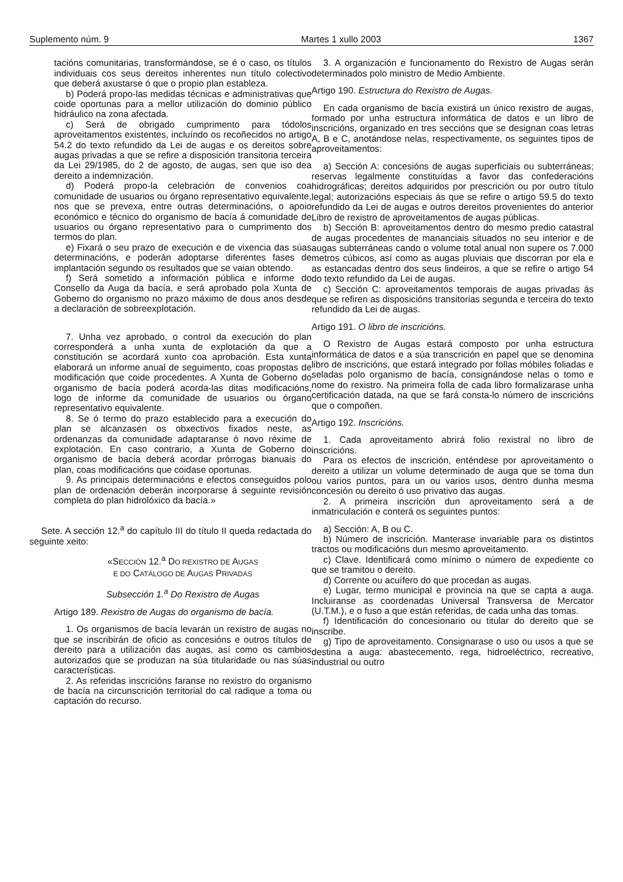Suplemento núm. 9 Martes 1 xullo 2003 1367
tacións comunitarias, transformándose, se é o caso, os títulos individuais cos seus dereitos inherentes nun título colectivo que deberá axustarse ó que o propio plan estableza.
b) Poderá propo-las medidas técnicas e administrativas que coide oportunas para a mellor utilización do dominio público hidráulico na zona afectada.
c) Será de obrigado cumprimento para tódolos aproveitamentos existentes, incluíndo os recoñecidos no artigo 54.2 do texto refundido da Lei de augas e os dereitos sobre augas privadas a que se refire a disposición transitoria terceira da Lei 29/1985, do 2 de agosto, de augas, sen que iso dea dereito a indemnización.
d) Poderá propo-la celebración de convenios coa comunidade de usuarios ou órgano representativo equivalente, nos que se prevexa, entre outras determinacións, o apoio económico e técnico do organismo de bacía á comunidade de usuarios ou órgano representativo para o cumprimento dos termos do plan.
e) Fixará o seu prazo de execución e de vixencia das súas determinacións, e poderán adoptarse diferentes fases de implantación segundo os resultados que se vaian obtendo.
f) Será sometido a información pública e informe do Consello da Auga da bacía, e será aprobado pola Xunta de Goberno do organismo no prazo máximo de dous anos desde a declaración de sobreexplotación.
7. Unha vez aprobado, o control da execución do plan corresponderá a unha xunta de explotación da que a constitución se acordará xunto coa aprobación. Esta xunta elaborará un informe anual de seguimento, coas propostas de modificación que coide procedentes. A Xunta de Goberno do organismo de bacía poderá acorda-las ditas modificacións, logo de informe da comunidade de usuarios ou órgano representativo equivalente.
8. Se ó termo do prazo establecido para a execución do plan se alcanzasen os obxectivos fixados neste, as ordenanzas da comunidade adaptaranse ó novo réxime de explotación. En caso contrario, a Xunta de Goberno do organismo de bacía deberá acordar prórrogas bianuais do plan, coas modificacións que coidase oportunas.
9. As principais determinacións e efectos conseguidos polo plan de ordenación deberán incorporarse á seguinte revisión completa do plan hidrolóxico da bacía.»
Sete. A sección 12.<sup>a</sup> do capítulo III do título II queda redactada do seguinte xeito:
«SECCIÓN 12.<sup>a</sup> DO REXISTRO DE AUGAS
E DO CATÁLOGO DE AUGAS PRIVADAS
Subsección 1.<sup>a</sup> Do Rexistro de Augas
Artigo 189. Rexistro de Augas do organismo de bacía.
1. Os organismos de bacía levarán un rexistro de augas no que se inscribirán de oficio as concesións e outros títulos de dereito para a utilización das augas, así como os cambios autorizados que se produzan na súa titularidade ou nas súas características.
2. As referidas inscricións faranse no rexistro do organismo de bacía na circunscrición territorial do cal radique a toma ou captación do recurso.
3. A organización e funcionamento do Rexistro de Augas serán determinados polo ministro de Medio Ambiente.
Artigo 190. Estructura do Rexistro de Augas.
En cada organismo de bacía existirá un único rexistro de augas, formado por unha estructura informática de datos e un libro de inscricións, organizado en tres seccións que se designan coas letras A, B e C, anotándose nelas, respectivamente, os seguintes tipos de aproveitamentos:
a) Sección A: concesións de augas superficiais ou subterráneas; reservas legalmente constituídas a favor das confederacións hidrográficas; dereitos adquiridos por prescrición ou por outro título legal; autorizacións especiais ás que se refire o artigo 59.5 do texto refundido da Lei de augas e outros dereitos provenientes do anterior Libro de rexistro de aproveitamentos de augas públicas.
b) Sección B: aproveitamentos dentro do mesmo predio catastral de augas procedentes de mananciais situados no seu interior e de augas subterráneas cando o volume total anual non supere os 7.000 metros cúbicos, así como as augas pluviais que discorran por ela e as estancadas dentro dos seus lindeiros, a que se refire o artigo 54 do texto refundido da Lei de augas.
c) Sección C: aproveitamentos temporais de augas privadas ás que se refiren as disposicións transitorias segunda e terceira do texto refundido da Lei de augas.
Artigo 191. O libro de inscricións.
O Rexistro de Augas estará composto por unha estructura informática de datos e a súa transcrición en papel que se denomina libro de inscricións, que estará integrado por follas móbiles foliadas e seladas polo organismo de bacía, consignándose nelas o tomo e nome do rexistro. Na primeira folla de cada libro formalizarase unha certificación datada, na que se fará consta-lo número de inscricións que o compoñen.
Artigo 192. Inscricións.
1. Cada aproveitamento abrirá folio rexistral no libro de inscricións.
Para os efectos de inscrición, enténdese por aproveitamento o dereito a utilizar un volume determinado de auga que se toma dun ou varios puntos, para un ou varios usos, dentro dunha mesma concesión ou dereito ó uso privativo das augas.
2. A primeira inscrición dun aproveitamento será a de inmatriculación e conterá os seguintes puntos:
a) Sección: A, B ou C.
b) Número de inscrición. Manterase invariable para os distintos tractos ou modificacións dun mesmo aproveitamento.
c) Clave. Identificará como mínimo o número de expediente co que se tramitou o dereito.
d) Corrente ou acuífero do que procedan as augas.
e) Lugar, termo municipal e provincia na que se capta a auga. Incluiranse as coordenadas Universal Transversa de Mercator (U.T.M.), e o fuso a que están referidas, de cada unha das tomas.
f) Identificación do concesionario ou titular do dereito que se inscribe.
g) Tipo de aproveitamento. Consignarase o uso ou usos a que se destina a auga: abastecemento, rega, hidroeléctrico, recreativo, industrial ou outro